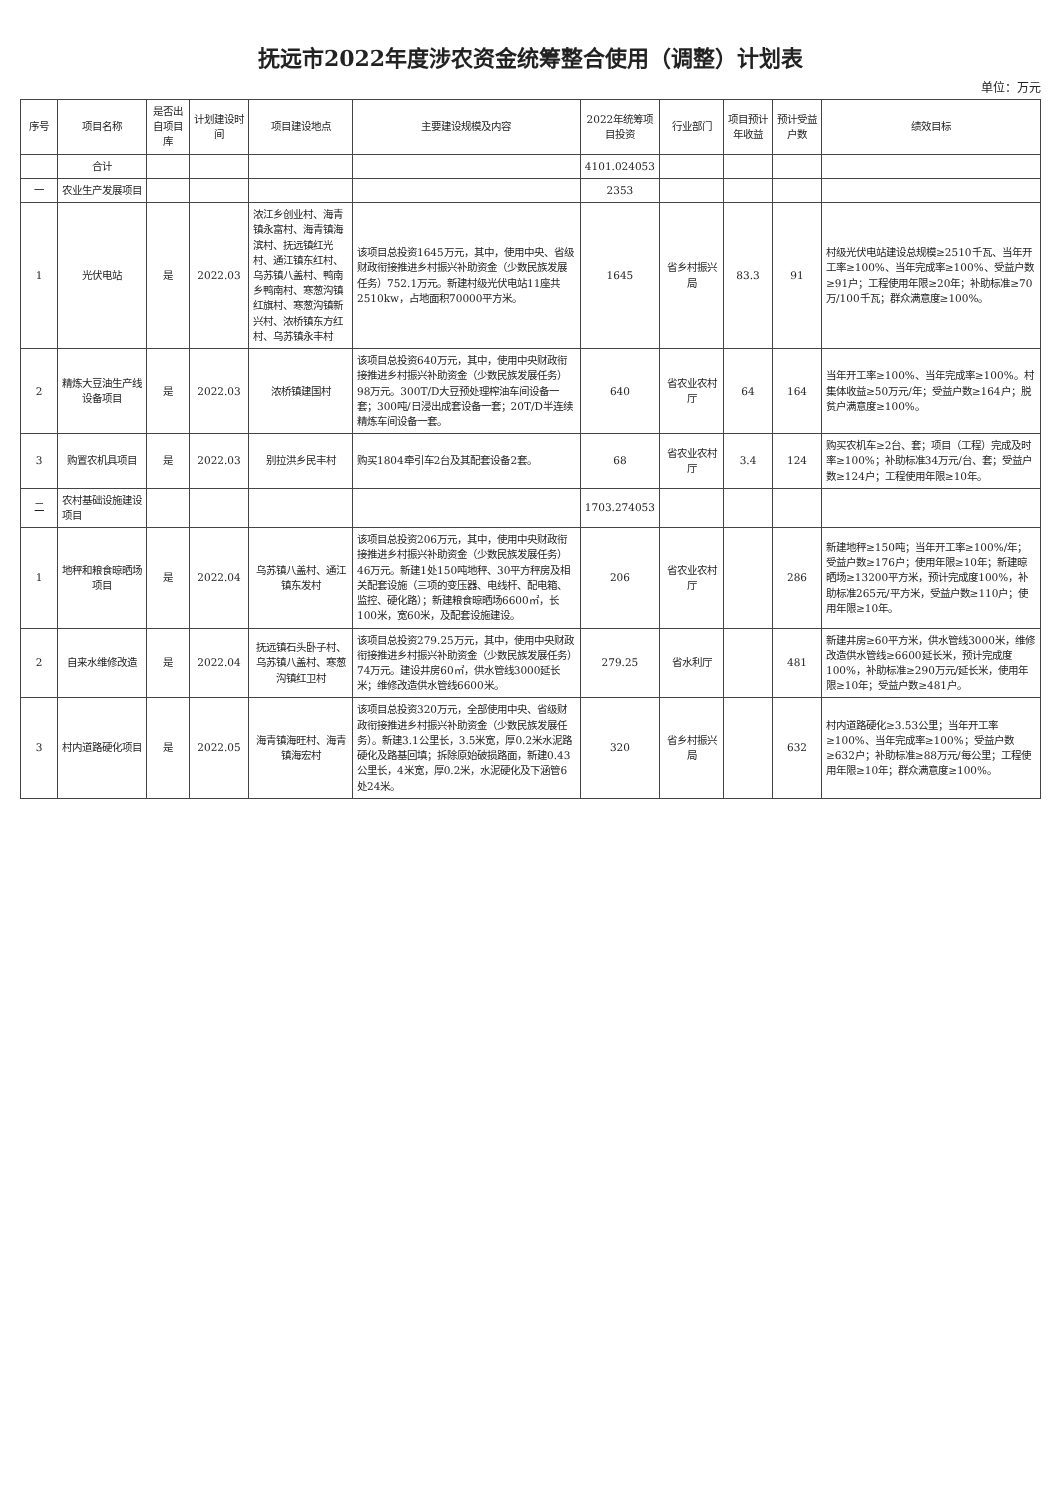抚远市2022年度涉农资金统筹整合使用（调整）计划表
单位：万元
| 序号 | 项目名称 | 是否出自项目库 | 计划建设时间 | 项目建设地点 | 主要建设规模及内容 | 2022年统筹项目投资 | 行业部门 | 项目预计年收益 | 预计受益户数 | 绩效目标 |
| --- | --- | --- | --- | --- | --- | --- | --- | --- | --- | --- |
| | 合计 | | | | | 4101.024053 | | | | |
| 一 | 农业生产发展项目 | | | | | 2353 | | | | |
| 1 | 光伏电站 | 是 | 2022.03 | 浓江乡创业村、海青镇永富村、海青镇海滨村、抚远镇红光村、通江镇东红村、乌苏镇八盖村、鸭南乡鸭南村、寒葱沟镇红旗村、寒葱沟镇新兴村、浓桥镇东方红村、乌苏镇永丰村 | 该项目总投资1645万元，其中，使用中央、省级财政衔接推进乡村振兴补助资金（少数民族发展任务）752.1万元。新建村级光伏电站11座共2510kw，占地面积70000平方米。 | 1645 | 省乡村振兴局 | 83.3 | 91 | 村级光伏电站建设总规模≥2510千瓦、当年开工率≥100%、当年完成率≥100%、受益户数≥91户；工程使用年限≥20年；补助标准≥70万/100千瓦；群众满意度≥100%。 |
| 2 | 精炼大豆油生产线设备项目 | 是 | 2022.03 | 浓桥镇建国村 | 该项目总投资640万元，其中，使用中央财政衔接推进乡村振兴补助资金（少数民族发展任务）98万元。300T/D大豆预处理榨油车间设备一套；300吨/日浸出成套设备一套；20T/D半连续精炼车间设备一套。 | 640 | 省农业农村厅 | 64 | 164 | 当年开工率≥100%、当年完成率≥100%。村集体收益≥50万元/年；受益户数≥164户；脱贫户满意度≥100%。 |
| 3 | 购置农机具项目 | 是 | 2022.03 | 别拉洪乡民丰村 | 购买1804牵引车2台及其配套设备2套。 | 68 | 省农业农村厅 | 3.4 | 124 | 购买农机车≥2台、套；项目（工程）完成及时率≥100%；补助标准34万元/台、套；受益户数≥124户；工程使用年限≥10年。 |
| 二 | 农村基础设施建设项目 | | | | | 1703.274053 | | | | |
| 1 | 地秤和粮食晾晒场项目 | 是 | 2022.04 | 乌苏镇八盖村、通江镇东发村 | 该项目总投资206万元，其中，使用中央财政衔接推进乡村振兴补助资金（少数民族发展任务）46万元。新建1处150吨地秤、30平方秤房及相关配套设施（三项的变压器、电线杆、配电箱、监控、硬化路）；新建粮食晾晒场6600㎡，长100米，宽60米，及配套设施建设。 | 206 | 省农业农村厅 | | 286 | 新建地秤≥150吨；当年开工率≥100%/年；受益户数≥176户；使用年限≥10年；新建晾晒场≥13200平方米，预计完成度100%，补助标准265元/平方米，受益户数≥110户；使用年限≥10年。 |
| 2 | 自来水维修改造 | 是 | 2022.04 | 抚远镇石头卧子村、乌苏镇八盖村、寒葱沟镇红卫村 | 该项目总投资279.25万元，其中，使用中央财政衔接推进乡村振兴补助资金（少数民族发展任务）74万元。建设井房60㎡，供水管线3000延长米；维修改造供水管线6600米。 | 279.25 | 省水利厅 | | 481 | 新建井房≥60平方米，供水管线3000米，维修改造供水管线≥6600延长米，预计完成度100%，补助标准≥290万元/延长米，使用年限≥10年；受益户数≥481户。 |
| 3 | 村内道路硬化项目 | 是 | 2022.05 | 海青镇海旺村、海青镇海宏村 | 该项目总投资320万元，全部使用中央、省级财政衔接推进乡村振兴补助资金（少数民族发展任务）。新建3.1公里长，3.5米宽，厚0.2米水泥路硬化及路基回填；拆除原始破损路面，新建0.43公里长，4米宽，厚0.2米，水泥硬化及下涵管6处24米。 | 320 | 省乡村振兴局 | | 632 | 村内道路硬化≥3.53公里；当年开工率≥100%、当年完成率≥100%；受益户数≥632户；补助标准≥88万元/每公里；工程使用年限≥10年；群众满意度≥100%。 |